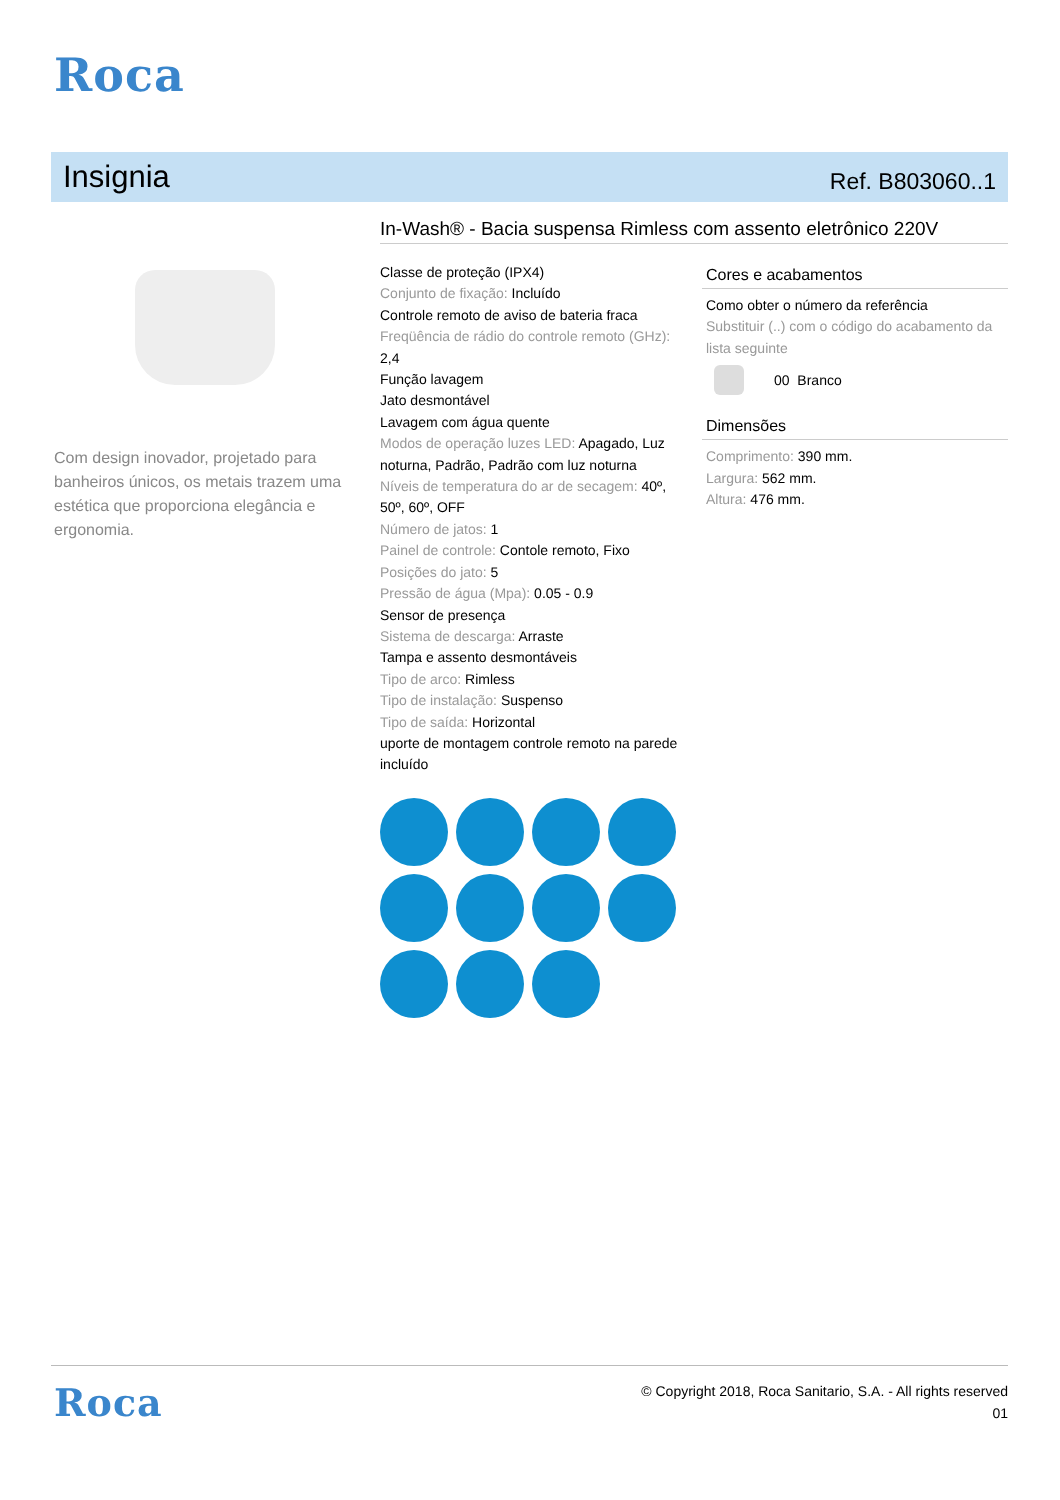Roca
Insignia
Ref. B803060..1
In-Wash® - Bacia suspensa Rimless com assento eletrônico 220V
Com design inovador, projetado para banheiros únicos, os metais trazem uma estética que proporciona elegância e ergonomia.
Classe de proteção (IPX4)
Conjunto de fixação: Incluído
Controle remoto de aviso de bateria fraca
Freqüência de rádio do controle remoto (GHz): 2,4
Função lavagem
Jato desmontável
Lavagem com água quente
Modos de operação luzes LED: Apagado, Luz noturna, Padrão, Padrão com luz noturna
Níveis de temperatura do ar de secagem: 40º, 50º, 60º, OFF
Número de jatos: 1
Painel de controle: Contole remoto, Fixo
Posições do jato: 5
Pressão de água (Mpa): 0.05 - 0.9
Sensor de presença
Sistema de descarga: Arraste
Tampa e assento desmontáveis
Tipo de arco: Rimless
Tipo de instalação: Suspenso
Tipo de saída: Horizontal
uporte de montagem controle remoto na parede incluído
Cores e acabamentos
Como obter o número da referência
Substituir (..) com o código do acabamento da lista seguinte
00 Branco
Dimensões
Comprimento: 390 mm.
Largura: 562 mm.
Altura: 476 mm.
Roca
© Copyright 2018, Roca Sanitario, S.A. - All rights reserved
01